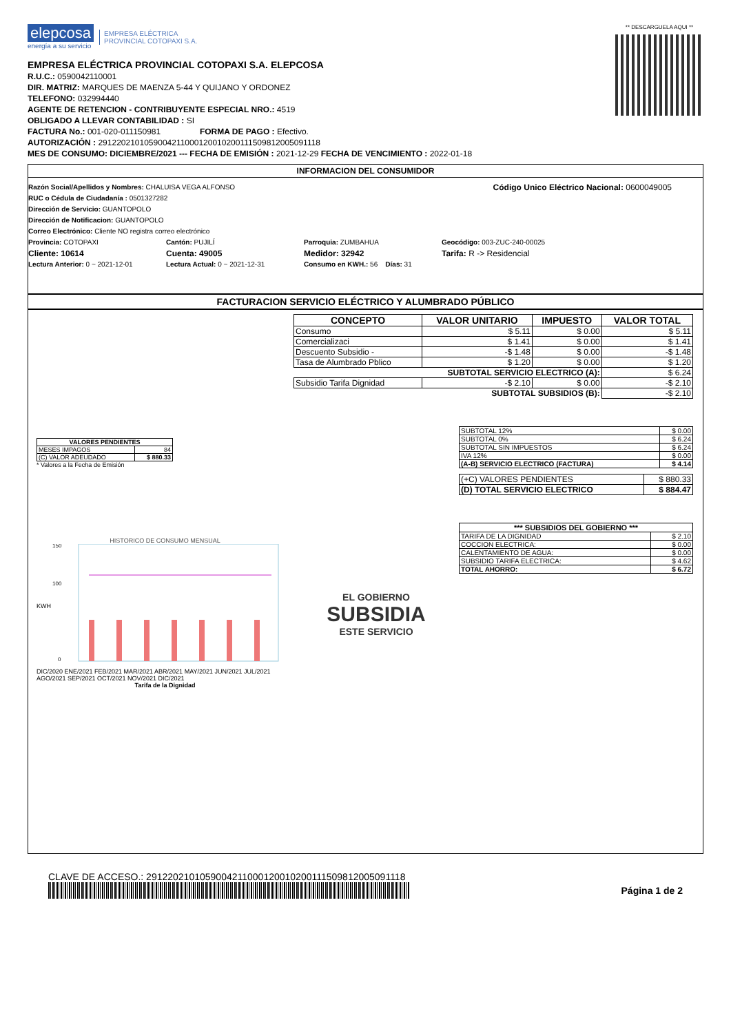** DESCARGUELA AQUI **
elepcosa
energía a su servicio
EMPRESA ELÉCTRICA
PROVINCIAL COTOPAXI S.A.
EMPRESA ELÉCTRICA PROVINCIAL COTOPAXI S.A. ELEPCOSA
R.U.C.: 0590042110001
DIR. MATRIZ: MARQUES DE MAENZA 5-44 Y QUIJANO Y ORDONEZ
TELEFONO: 032994440
AGENTE DE RETENCION - CONTRIBUYENTE ESPECIAL NRO.: 4519
OBLIGADO A LLEVAR CONTABILIDAD : SI
FACTURA No.: 001-020-011150981 FORMA DE PAGO : Efectivo.
AUTORIZACIÓN : 2912202101059004211000120010200111509812005091118
MES DE CONSUMO: DICIEMBRE/2021 --- FECHA DE EMISIÓN : 2021-12-29 FECHA DE VENCIMIENTO : 2022-01-18
INFORMACION DEL CONSUMIDOR
Razón Social/Apellidos y Nombres: CHALUISA VEGA ALFONSO Código Unico Eléctrico Nacional: 0600049005
RUC o Cédula de Ciudadanía : 0501327282
Dirección de Servicio: GUANTOPOLO
Dirección de Notificacion: GUANTOPOLO
Correo Electrónico: Cliente NO registra correo electrónico
Provincia: COTOPAXI Cantón: PUJILÍ Parroquia: ZUMBAHUA Geocódigo: 003-ZUC-240-00025
Cliente: 10614 Cuenta: 49005 Medidor: 32942 Tarifa: R -> Residencial
Lectura Anterior: 0 ~ 2021-12-01 Lectura Actual: 0 ~ 2021-12-31 Consumo en KWH.: 56 Días: 31
FACTURACION SERVICIO ELÉCTRICO Y ALUMBRADO PÚBLICO
| VALORES PENDIENTES | |
| --- | --- |
| MESES IMPAGOS | 84 |
| (C) VALOR ADEUDADO | $ 880.33 |
* Valores a la Fecha de Emisión
HISTORICO DE CONSUMO MENSUAL
KWH
150
100
0
DIC/2020 ENE/2021 FEB/2021 MAR/2021 ABR/2021 MAY/2021 JUN/2021 JUL/2021 AGO/2021 SEP/2021 OCT/2021 NOV/2021 DIC/2021
Tarifa de la Dignidad
| CONCEPTO | VALOR UNITARIO | IMPUESTO | VALOR TOTAL |
| --- | --- | --- | --- |
| Consumo | $ 5.11 | $ 0.00 | $ 5.11 |
| Comercializaci | $ 1.41 | $ 0.00 | $ 1.41 |
| Descuento Subsidio - | -$ 1.48 | $ 0.00 | -$ 1.48 |
| Tasa de Alumbrado Pblico | $ 1.20 | $ 0.00 | $ 1.20 |
| SUBTOTAL SERVICIO ELECTRICO (A): | | | $ 6.24 |
| Subsidio Tarifa Dignidad | -$ 2.10 | $ 0.00 | -$ 2.10 |
| SUBTOTAL SUBSIDIOS (B): | | | -$ 2.10 |
EL GOBIERNO
SUBSIDIA
ESTE SERVICIO
| SUBTOTAL 12% | $ 0.00 |
| SUBTOTAL 0% | $ 6.24 |
| SUBTOTAL SIN IMPUESTOS | $ 6.24 |
| IVA 12% | $ 0.00 |
| (A-B) SERVICIO ELECTRICO (FACTURA) | $ 4.14 |
| (+C) VALORES PENDIENTES | $ 880.33 |
| (D) TOTAL SERVICIO ELECTRICO | $ 884.47 |
| *** SUBSIDIOS DEL GOBIERNO *** | |
| --- | --- |
| TARIFA DE LA DIGNIDAD | $ 2.10 |
| COCCION ELECTRICA: | $ 0.00 |
| CALENTAMIENTO DE AGUA: | $ 0.00 |
| SUBSIDIO TARIFA ELECTRICA: | $ 4.62 |
| TOTAL AHORRO: | $ 6.72 |
CLAVE DE ACCESO.: 2912202101059004211000120010200111509812005091118
Página 1 de 2